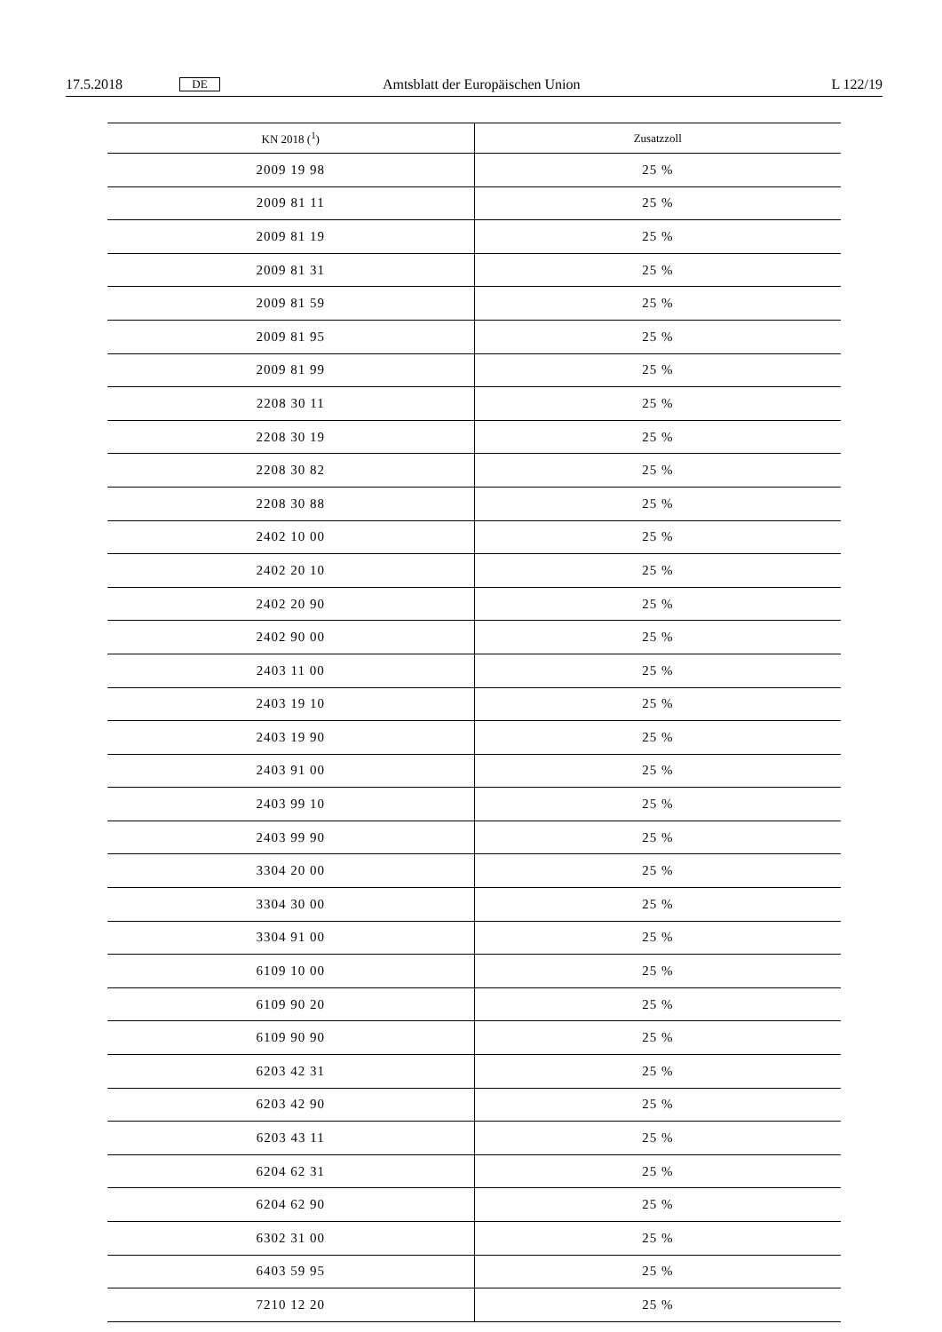17.5.2018 DE Amtsblatt der Europäischen Union L 122/19
| KN 2018 (<sup>1</sup>) | Zusatzzoll |
| --- | --- |
| 2009 19 98 | 25 % |
| 2009 81 11 | 25 % |
| 2009 81 19 | 25 % |
| 2009 81 31 | 25 % |
| 2009 81 59 | 25 % |
| 2009 81 95 | 25 % |
| 2009 81 99 | 25 % |
| 2208 30 11 | 25 % |
| 2208 30 19 | 25 % |
| 2208 30 82 | 25 % |
| 2208 30 88 | 25 % |
| 2402 10 00 | 25 % |
| 2402 20 10 | 25 % |
| 2402 20 90 | 25 % |
| 2402 90 00 | 25 % |
| 2403 11 00 | 25 % |
| 2403 19 10 | 25 % |
| 2403 19 90 | 25 % |
| 2403 91 00 | 25 % |
| 2403 99 10 | 25 % |
| 2403 99 90 | 25 % |
| 3304 20 00 | 25 % |
| 3304 30 00 | 25 % |
| 3304 91 00 | 25 % |
| 6109 10 00 | 25 % |
| 6109 90 20 | 25 % |
| 6109 90 90 | 25 % |
| 6203 42 31 | 25 % |
| 6203 42 90 | 25 % |
| 6203 43 11 | 25 % |
| 6204 62 31 | 25 % |
| 6204 62 90 | 25 % |
| 6302 31 00 | 25 % |
| 6403 59 95 | 25 % |
| 7210 12 20 | 25 % |